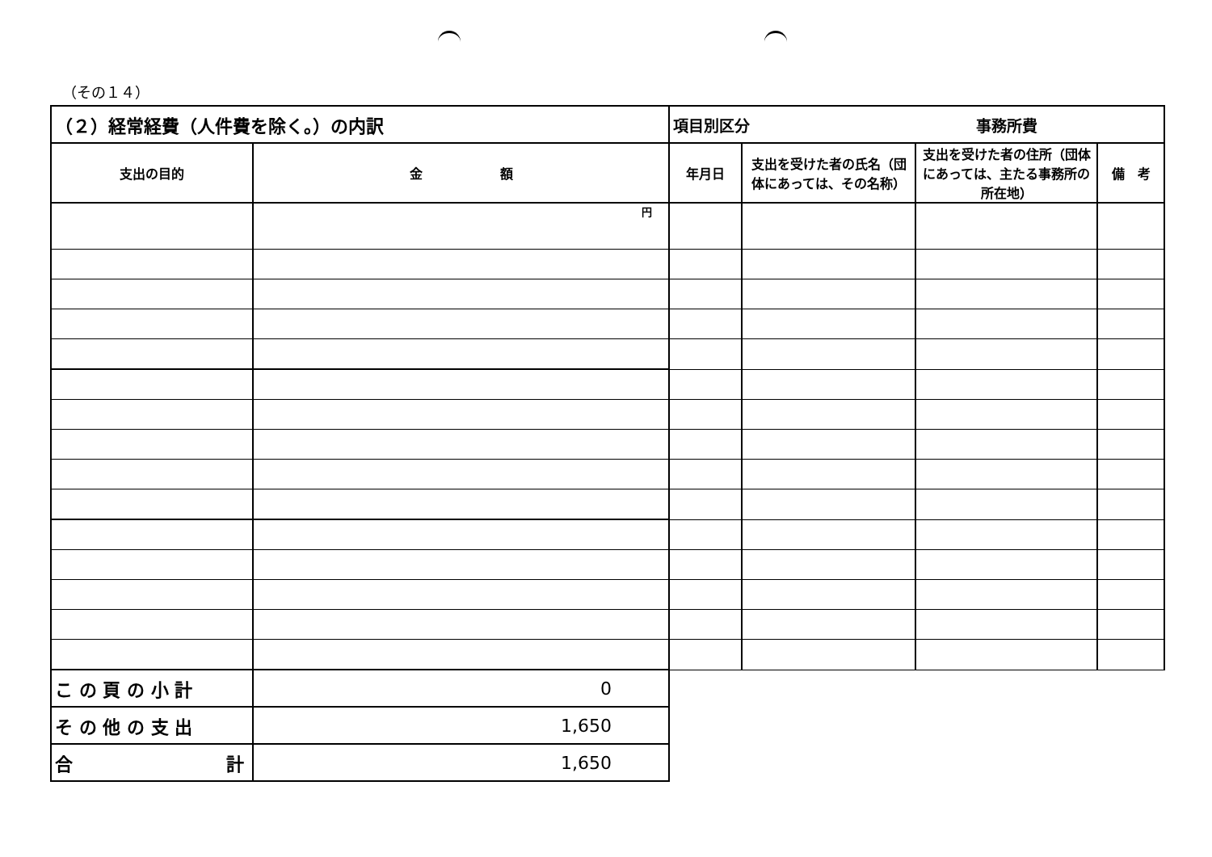（その１４）
| （２）経常経費（人件費を除く。）の内訳 | | 項目別区分 事務所費 | | | |
| 支出の目的 | 金 額 | 年月日 | 支出を受けた者の氏名（団体にあっては、その名称） | 支出を受けた者の住所（団体にあっては、主たる事務所の所在地） | 備 考 |
| | 円 | | | | |
| こ の 頁 の 小 計 | 0 | | | | |
| そ の 他 の 支 出 | 1,650 | | | | |
| 合 計 | 1,650 | | | | |